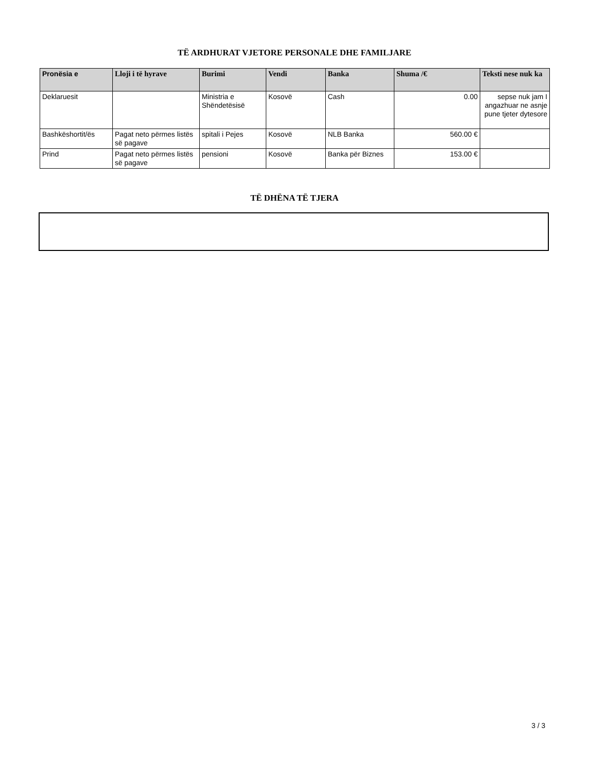TË ARDHURAT VJETORE PERSONALE DHE FAMILJARE
| Pronësia e | Lloji i të hyrave | Burimi | Vendi | Banka | Shuma /€ | Teksti nese nuk ka |
| --- | --- | --- | --- | --- | --- | --- |
| Deklaruesit | | Ministria e Shëndetësisë | Kosovë | Cash | 0.00 | sepse nuk jam I angazhuar ne asnje pune tjeter dytesore |
| Bashkëshortit/ës | Pagat neto përmes listës së pagave | spitali i Pejes | Kosovë | NLB Banka | 560.00 € | |
| Prind | Pagat neto përmes listës së pagave | pensioni | Kosovë | Banka për Biznes | 153.00 € | |
TË DHËNA TË TJERA
3 / 3